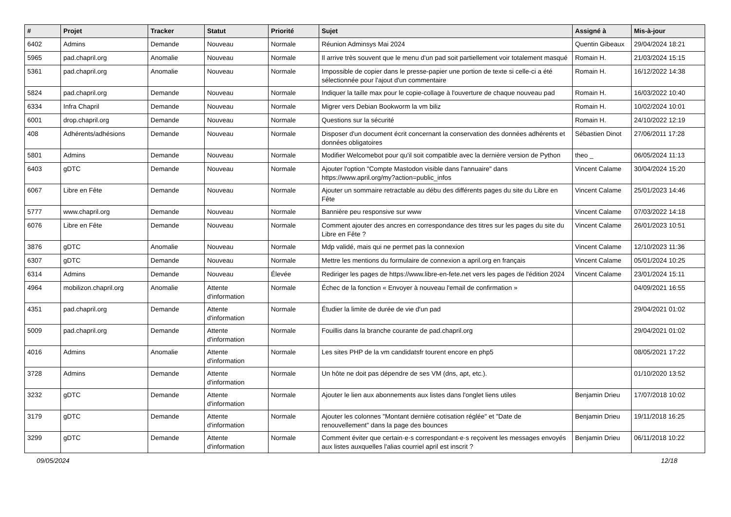| # | Projet | Tracker | Statut | Priorité | Sujet | Assigné à | Mis-à-jour |
| --- | --- | --- | --- | --- | --- | --- | --- |
| 6402 | Admins | Demande | Nouveau | Normale | Réunion Adminsys Mai 2024 | Quentin Gibeaux | 29/04/2024 18:21 |
| 5965 | pad.chapril.org | Anomalie | Nouveau | Normale | Il arrive très souvent que le menu d'un pad soit partiellement voir totalement masqué | Romain H. | 21/03/2024 15:15 |
| 5361 | pad.chapril.org | Anomalie | Nouveau | Normale | Impossible de copier dans le presse-papier une portion de texte si celle-ci a été sélectionnée pour l'ajout d'un commentaire | Romain H. | 16/12/2022 14:38 |
| 5824 | pad.chapril.org | Demande | Nouveau | Normale | Indiquer la taille max pour le copie-collage à l'ouverture de chaque nouveau pad | Romain H. | 16/03/2022 10:40 |
| 6334 | Infra Chapril | Demande | Nouveau | Normale | Migrer vers Debian Bookworm la vm biliz | Romain H. | 10/02/2024 10:01 |
| 6001 | drop.chapril.org | Demande | Nouveau | Normale | Questions sur la sécurité | Romain H. | 24/10/2022 12:19 |
| 408 | Adhérents/adhésions | Demande | Nouveau | Normale | Disposer d'un document écrit concernant la conservation des données adhérents et données obligatoires | Sébastien Dinot | 27/06/2011 17:28 |
| 5801 | Admins | Demande | Nouveau | Normale | Modifier Welcomebot pour qu'il soit compatible avec la dernière version de Python | theo _ | 06/05/2024 11:13 |
| 6403 | gDTC | Demande | Nouveau | Normale | Ajouter l'option "Compte Mastodon visible dans l'annuaire" dans https://www.april.org/my?action=public_infos | Vincent Calame | 30/04/2024 15:20 |
| 6067 | Libre en Fête | Demande | Nouveau | Normale | Ajouter un sommaire retractable au débu des différents pages du site du Libre en Fête | Vincent Calame | 25/01/2023 14:46 |
| 5777 | www.chapril.org | Demande | Nouveau | Normale | Bannière peu responsive sur www | Vincent Calame | 07/03/2022 14:18 |
| 6076 | Libre en Fête | Demande | Nouveau | Normale | Comment ajouter des ancres en correspondance des titres sur les pages du site du Libre en Fête ? | Vincent Calame | 26/01/2023 10:51 |
| 3876 | gDTC | Anomalie | Nouveau | Normale | Mdp validé, mais qui ne permet pas la connexion | Vincent Calame | 12/10/2023 11:36 |
| 6307 | gDTC | Demande | Nouveau | Normale | Mettre les mentions du formulaire de connexion a april.org en français | Vincent Calame | 05/01/2024 10:25 |
| 6314 | Admins | Demande | Nouveau | Élevée | Rediriger les pages de https://www.libre-en-fete.net vers les pages de l'édition 2024 | Vincent Calame | 23/01/2024 15:11 |
| 4964 | mobilizon.chapril.org | Anomalie | Attente d'information | Normale | Échec de la fonction « Envoyer à nouveau l'email de confirmation » | | 04/09/2021 16:55 |
| 4351 | pad.chapril.org | Demande | Attente d'information | Normale | Étudier la limite de durée de vie d'un pad | | 29/04/2021 01:02 |
| 5009 | pad.chapril.org | Demande | Attente d'information | Normale | Fouillis dans la branche courante de pad.chapril.org | | 29/04/2021 01:02 |
| 4016 | Admins | Anomalie | Attente d'information | Normale | Les sites PHP de la vm candidatsfr tourent encore en php5 | | 08/05/2021 17:22 |
| 3728 | Admins | Demande | Attente d'information | Normale | Un hôte ne doit pas dépendre de ses VM (dns, apt, etc.). | | 01/10/2020 13:52 |
| 3232 | gDTC | Demande | Attente d'information | Normale | Ajouter le lien aux abonnements aux listes dans l'onglet liens utiles | Benjamin Drieu | 17/07/2018 10:02 |
| 3179 | gDTC | Demande | Attente d'information | Normale | Ajouter les colonnes "Montant dernière cotisation réglée" et "Date de renouvellement" dans la page des bounces | Benjamin Drieu | 19/11/2018 16:25 |
| 3299 | gDTC | Demande | Attente d'information | Normale | Comment éviter que certain·e·s correspondant·e·s reçoivent les messages envoyés aux listes auxquelles l'alias courriel april est inscrit ? | Benjamin Drieu | 06/11/2018 10:22 |
09/05/2024 12/18